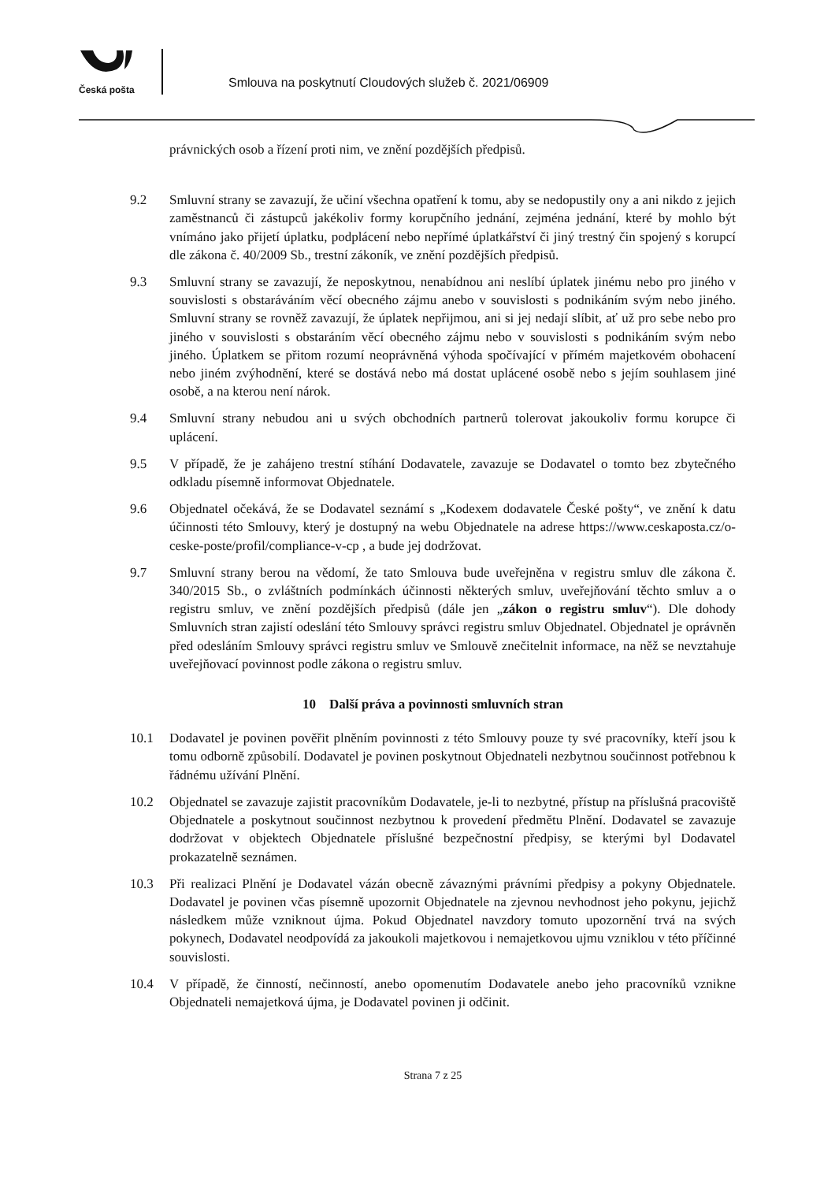Česká pošta
Smlouva na poskytnutí Cloudových služeb č. 2021/06909
právnických osob a řízení proti nim, ve znění pozdějších předpisů.
9.2 Smluvní strany se zavazují, že učiní všechna opatření k tomu, aby se nedopustily ony a ani nikdo z jejich zaměstnanců či zástupců jakékoliv formy korupčního jednání, zejména jednání, které by mohlo být vnímáno jako přijetí úplatku, podplácení nebo nepřímé úplatkářství či jiný trestný čin spojený s korupcí dle zákona č. 40/2009 Sb., trestní zákoník, ve znění pozdějších předpisů.
9.3 Smluvní strany se zavazují, že neposkytnou, nenabídnou ani neslíbí úplatek jinému nebo pro jiného v souvislosti s obstaráváním věcí obecného zájmu anebo v souvislosti s podnikáním svým nebo jiného. Smluvní strany se rovněž zavazují, že úplatek nepřijmou, ani si jej nedají slíbit, ať už pro sebe nebo pro jiného v souvislosti s obstaráním věcí obecného zájmu nebo v souvislosti s podnikáním svým nebo jiného. Úplatkem se přitom rozumí neoprávněná výhoda spočívající v přímém majetkovém obohacení nebo jiném zvýhodnění, které se dostává nebo má dostat uplácené osobě nebo s jejím souhlasem jiné osobě, a na kterou není nárok.
9.4 Smluvní strany nebudou ani u svých obchodních partnerů tolerovat jakoukoliv formu korupce či uplácení.
9.5 V případě, že je zahájeno trestní stíhání Dodavatele, zavazuje se Dodavatel o tomto bez zbytečného odkladu písemně informovat Objednatele.
9.6 Objednatel očekává, že se Dodavatel seznámí s „Kodexem dodavatele České pošty“, ve znění k datu účinnosti této Smlouvy, který je dostupný na webu Objednatele na adrese https://www.ceskaposta.cz/o-ceske-poste/profil/compliance-v-cp , a bude jej dodržovat.
9.7 Smluvní strany berou na vědomí, že tato Smlouva bude uveřejněna v registru smluv dle zákona č. 340/2015 Sb., o zvláštních podmínkách účinnosti některých smluv, uveřejňování těchto smluv a o registru smluv, ve znění pozdějších předpisů (dále jen „zákon o registru smluv“). Dle dohody Smluvních stran zajistí odeslání této Smlouvy správci registru smluv Objednatel. Objednatel je oprávněn před odesláním Smlouvy správci registru smluv ve Smlouvě znečitelnit informace, na něž se nevztahuje uveřejňovací povinnost podle zákona o registru smluv.
10 Další práva a povinnosti smluvních stran
10.1 Dodavatel je povinen pověřit plněním povinnosti z této Smlouvy pouze ty své pracovníky, kteří jsou k tomu odborně způsobilí. Dodavatel je povinen poskytnout Objednateli nezbytnou součinnost potřebnou k řádnému užívání Plnění.
10.2 Objednatel se zavazuje zajistit pracovníkům Dodavatele, je-li to nezbytné, přístup na příslušná pracoviště Objednatele a poskytnout součinnost nezbytnou k provedení předmětu Plnění. Dodavatel se zavazuje dodržovat v objektech Objednatele příslušné bezpečnostní předpisy, se kterými byl Dodavatel prokazatelně seznámen.
10.3 Při realizaci Plnění je Dodavatel vázán obecně závaznými právními předpisy a pokyny Objednatele. Dodavatel je povinen včas písemně upozornit Objednatele na zjevnou nevhodnost jeho pokynu, jejichž následkem může vzniknout újma. Pokud Objednatel navzdory tomuto upozornění trvá na svých pokynech, Dodavatel neodpovídá za jakoukoli majetkovou i nemajetkovou ujmu vzniklou v této příčinné souvislosti.
10.4 V případě, že činností, nečinností, anebo opomenutím Dodavatele anebo jeho pracovníků vznikne Objednateli nemajetková újma, je Dodavatel povinen ji odčinit.
Strana 7 z 25